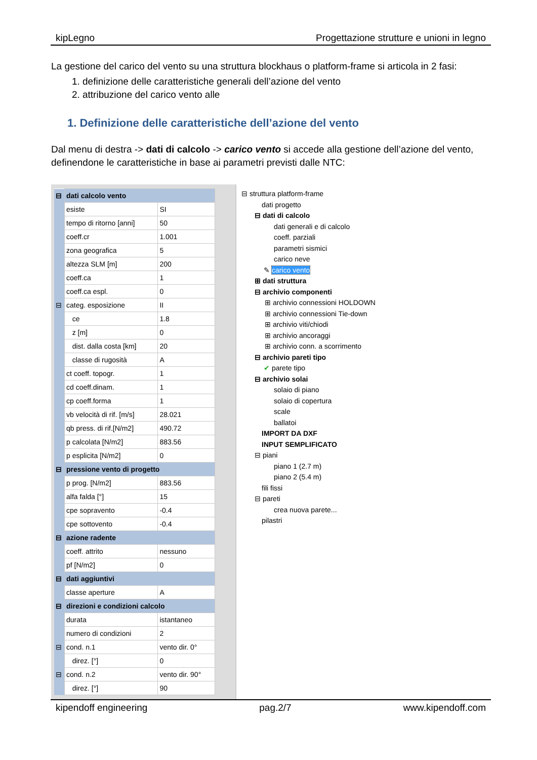kipLegno Progettazione strutture e unioni in legno
La gestione del carico del vento su una struttura blockhaus o platform-frame si articola in 2 fasi:
1. definizione delle caratteristiche generali dell’azione del vento
2. attribuzione del carico vento alle
1. Definizione delle caratteristiche dell’azione del vento
Dal menu di destra -> dati di calcolo -> carico vento si accede alla gestione dell’azione del vento, definendone le caratteristiche in base ai parametri previsti dalle NTC:
| ⊟ | dati calcolo vento | |
| | esiste | SI |
| | tempo di ritorno [anni] | 50 |
| | coeff.cr | 1.001 |
| | zona geografica | 5 |
| | altezza SLM [m] | 200 |
| | coeff.ca | 1 |
| | coeff.ca espl. | 0 |
| ⊟ | categ. esposizione | II |
| | ce | 1.8 |
| | z [m] | 0 |
| | dist. dalla costa [km] | 20 |
| | classe di rugosità | A |
| | ct coeff. topogr. | 1 |
| | cd coeff.dinam. | 1 |
| | cp coeff.forma | 1 |
| | vb velocità di rif. [m/s] | 28.021 |
| | qb press. di rif.[N/m2] | 490.72 |
| | p calcolata [N/m2] | 883.56 |
| | p esplicita [N/m2] | 0 |
| ⊟ | pressione vento di progetto | |
| | p prog. [N/m2] | 883.56 |
| | alfa falda [°] | 15 |
| | cpe sopravento | -0.4 |
| | cpe sottovento | -0.4 |
| ⊟ | azione radente | |
| | coeff. attrito | nessuno |
| | pf [N/m2] | 0 |
| ⊟ | dati aggiuntivi | |
| | classe aperture | A |
| ⊟ | direzioni e condizioni calcolo | |
| | durata | istantaneo |
| | numero di condizioni | 2 |
| ⊟ | cond. n.1 | vento dir. 0° |
| | direz. [°] | 0 |
| ⊟ | cond. n.2 | vento dir. 90° |
| | direz. [°] | 90 |
⊟ struttura platform-frame
dati progetto
⊟ dati di calcolo
dati generali e di calcolo
coeff. parziali
parametri sismici
carico neve
✎ carico vento
⊞ dati struttura
⊟ archivio componenti
⊞ archivio connessioni HOLDOWN
⊞ archivio connessioni Tie-down
⊞ archivio viti/chiodi
⊞ archivio ancoraggi
⊞ archivio conn. a scorrimento
⊟ archivio pareti tipo
✔ parete tipo
⊟ archivio solai
solaio di piano
solaio di copertura
scale
ballatoi
IMPORT DA DXF
INPUT SEMPLIFICATO
⊟ piani
piano 1 (2.7 m)
piano 2 (5.4 m)
fili fissi
⊟ pareti
crea nuova parete...
pilastri
kipendoff engineering pag.2/7 www.kipendoff.com